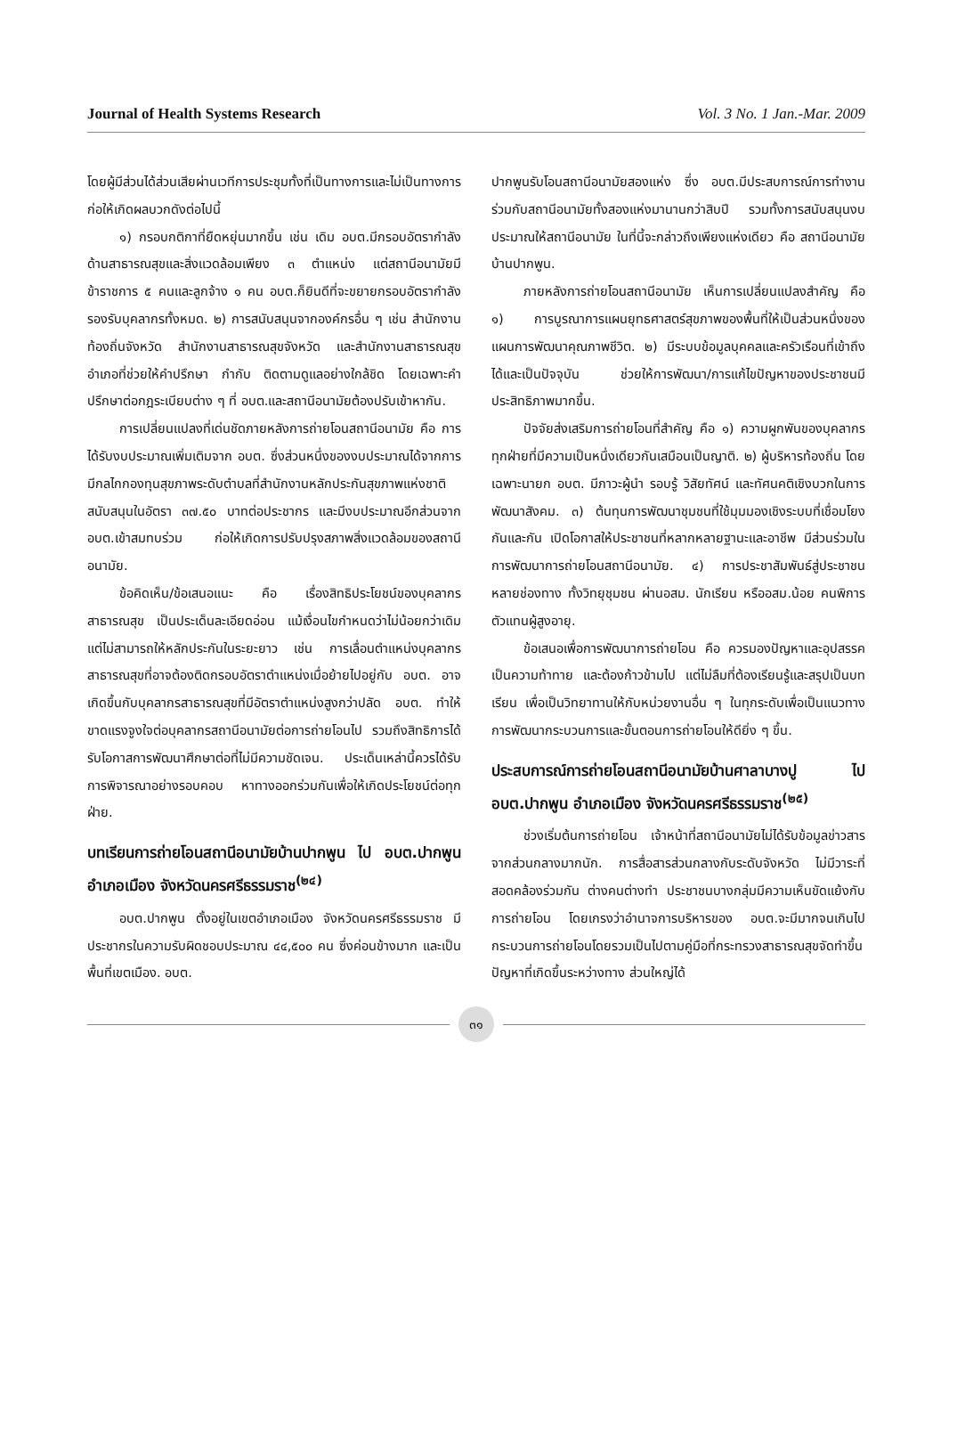Journal of Health Systems Research Vol. 3 No. 1 Jan.-Mar. 2009
โดยผู้มีส่วนได้ส่วนเสียผ่านเวทีการประชุมทั้งที่เป็นทางการและไม่เป็นทางการ ก่อให้เกิดผลบวกดังต่อไปนี้
๑) กรอบกติกาที่ยืดหยุ่นมากขึ้น เช่น เดิม อบต.มีกรอบอัตรากำลังด้านสาธารณสุขและสิ่งแวดล้อมเพียง ๓ ตำแหน่ง แต่สถานีอนามัยมีข้าราชการ ๕ คนและลูกจ้าง ๑ คน อบต.ก็ยินดีที่จะขยายกรอบอัตรากำลังรองรับบุคลากรทั้งหมด. ๒) การสนับสนุนจากองค์กรอื่น ๆ เช่น สำนักงานท้องถิ่นจังหวัด สำนักงานสาธารณสุขจังหวัด และสำนักงานสาธารณสุขอำเภอที่ช่วยให้คำปรึกษา กำกับ ติดตามดูแลอย่างใกล้ชิด โดยเฉพาะคำปรึกษาต่อกฎระเบียบต่าง ๆ ที่ อบต.และสถานีอนามัยต้องปรับเข้าหากัน.
การเปลี่ยนแปลงที่เด่นชัดภายหลังการถ่ายโอนสถานีอนามัย คือ การได้รับงบประมาณเพิ่มเติมจาก อบต. ซึ่งส่วนหนึ่งของงบประมาณได้จากการมีกลไกกองทุนสุขภาพระดับตำบลที่สำนักงานหลักประกันสุขภาพแห่งชาติสนับสนุนในอัตรา ๓๗.๕๐ บาทต่อประชากร และมีงบประมาณอีกส่วนจาก อบต.เข้าสมทบร่วม ก่อให้เกิดการปรับปรุงสภาพสิ่งแวดล้อมของสถานีอนามัย.
ข้อคิดเห็น/ข้อเสนอแนะ คือ เรื่องสิทธิประโยชน์ของบุคลากรสาธารณสุข เป็นประเด็นละเอียดอ่อน แม้เงื่อนไขกำหนดว่าไม่น้อยกว่าเดิม แต่ไม่สามารถให้หลักประกันในระยะยาว เช่น การเลื่อนตำแหน่งบุคลากรสาธารณสุขที่อาจต้องติดกรอบอัตราตำแหน่งเมื่อย้ายไปอยู่กับ อบต. อาจเกิดขึ้นกับบุคลากรสาธารณสุขที่มีอัตราตำแหน่งสูงกว่าปลัด อบต. ทำให้ขาดแรงจูงใจต่อบุคลากรสถานีอนามัยต่อการถ่ายโอนไป รวมถึงสิทธิการได้รับโอกาสการพัฒนาศึกษาต่อที่ไม่มีความชัดเจน. ประเด็นเหล่านี้ควรได้รับการพิจารณาอย่างรอบคอบ หาทางออกร่วมกันเพื่อให้เกิดประโยชน์ต่อทุกฝ่าย.
บทเรียนการถ่ายโอนสถานีอนามัยบ้านปากพูน ไป อบต.ปากพูน อำเภอเมือง จังหวัดนครศรีธรรมราช<sup>(๒๔)</sup>
อบต.ปากพูน ตั้งอยู่ในเขตอำเภอเมือง จังหวัดนครศรีธรรมราช มีประชากรในความรับผิดชอบประมาณ ๔๔,๕๐๐ คน ซึ่งค่อนข้างมาก และเป็นพื้นที่เขตเมือง. อบต.
ปากพูนรับโอนสถานีอนามัยสองแห่ง ซึ่ง อบต.มีประสบการณ์การทำงานร่วมกับสถานีอนามัยทั้งสองแห่งมานานกว่าสิบปี รวมทั้งการสนับสนุนงบประมาณให้สถานีอนามัย ในที่นี้จะกล่าวถึงเพียงแห่งเดียว คือ สถานีอนามัยบ้านปากพูน.
ภายหลังการถ่ายโอนสถานีอนามัย เห็นการเปลี่ยนแปลงสำคัญ คือ ๑) การบูรณาการแผนยุทธศาสตร์สุขภาพของพื้นที่ให้เป็นส่วนหนึ่งของแผนการพัฒนาคุณภาพชีวิต. ๒) มีระบบข้อมูลบุคคลและครัวเรือนที่เข้าถึงได้และเป็นปัจจุบัน ช่วยให้การพัฒนา/การแก้ไขปัญหาของประชาชนมีประสิทธิภาพมากขึ้น.
ปัจจัยส่งเสริมการถ่ายโอนที่สำคัญ คือ ๑) ความผูกพันของบุคลากรทุกฝ่ายที่มีความเป็นหนึ่งเดียวกันเสมือนเป็นญาติ. ๒) ผู้บริหารท้องถิ่น โดยเฉพาะนายก อบต. มีภาวะผู้นำ รอบรู้ วิสัยทัศน์ และทัศนคติเชิงบวกในการพัฒนาสังคม. ๓) ต้นทุนการพัฒนาชุมชนที่ใช้มุมมองเชิงระบบที่เชื่อมโยงกันและกัน เปิดโอกาสให้ประชาชนที่หลากหลายฐานะและอาชีพ มีส่วนร่วมในการพัฒนาการถ่ายโอนสถานีอนามัย. ๔) การประชาสัมพันธ์สู่ประชาชนหลายช่องทาง ทั้งวิทยุชุมชน ผ่านอสม. นักเรียน หรืออสม.น้อย คนพิการ ตัวแทนผู้สูงอายุ.
ข้อเสนอเพื่อการพัฒนาการถ่ายโอน คือ ควรมองปัญหาและอุปสรรคเป็นความท้าทาย และต้องก้าวข้ามไป แต่ไม่ลืมที่ต้องเรียนรู้และสรุปเป็นบทเรียน เพื่อเป็นวิทยาทานให้กับหน่วยงานอื่น ๆ ในทุกระดับเพื่อเป็นแนวทางการพัฒนากระบวนการและขั้นตอนการถ่ายโอนให้ดียิ่ง ๆ ขึ้น.
ประสบการณ์การถ่ายโอนสถานีอนามัยบ้านศาลาบางปู ไป อบต.ปากพูน อำเภอเมือง จังหวัดนครศรีธรรมราช<sup>(๒๕)</sup>
ช่วงเริ่มต้นการถ่ายโอน เจ้าหน้าที่สถานีอนามัยไม่ได้รับข้อมูลข่าวสารจากส่วนกลางมากนัก. การสื่อสารส่วนกลางกับระดับจังหวัด ไม่มีวาระที่สอดคล้องร่วมกัน ต่างคนต่างทำ ประชาชนบางกลุ่มมีความเห็นขัดแย้งกับการถ่ายโอน โดยเกรงว่าอำนาจการบริหารของ อบต.จะมีมากจนเกินไป กระบวนการถ่ายโอนโดยรวมเป็นไปตามคู่มือที่กระทรวงสาธารณสุขจัดทำขึ้น ปัญหาที่เกิดขึ้นระหว่างทาง ส่วนใหญ่ได้
๓๑